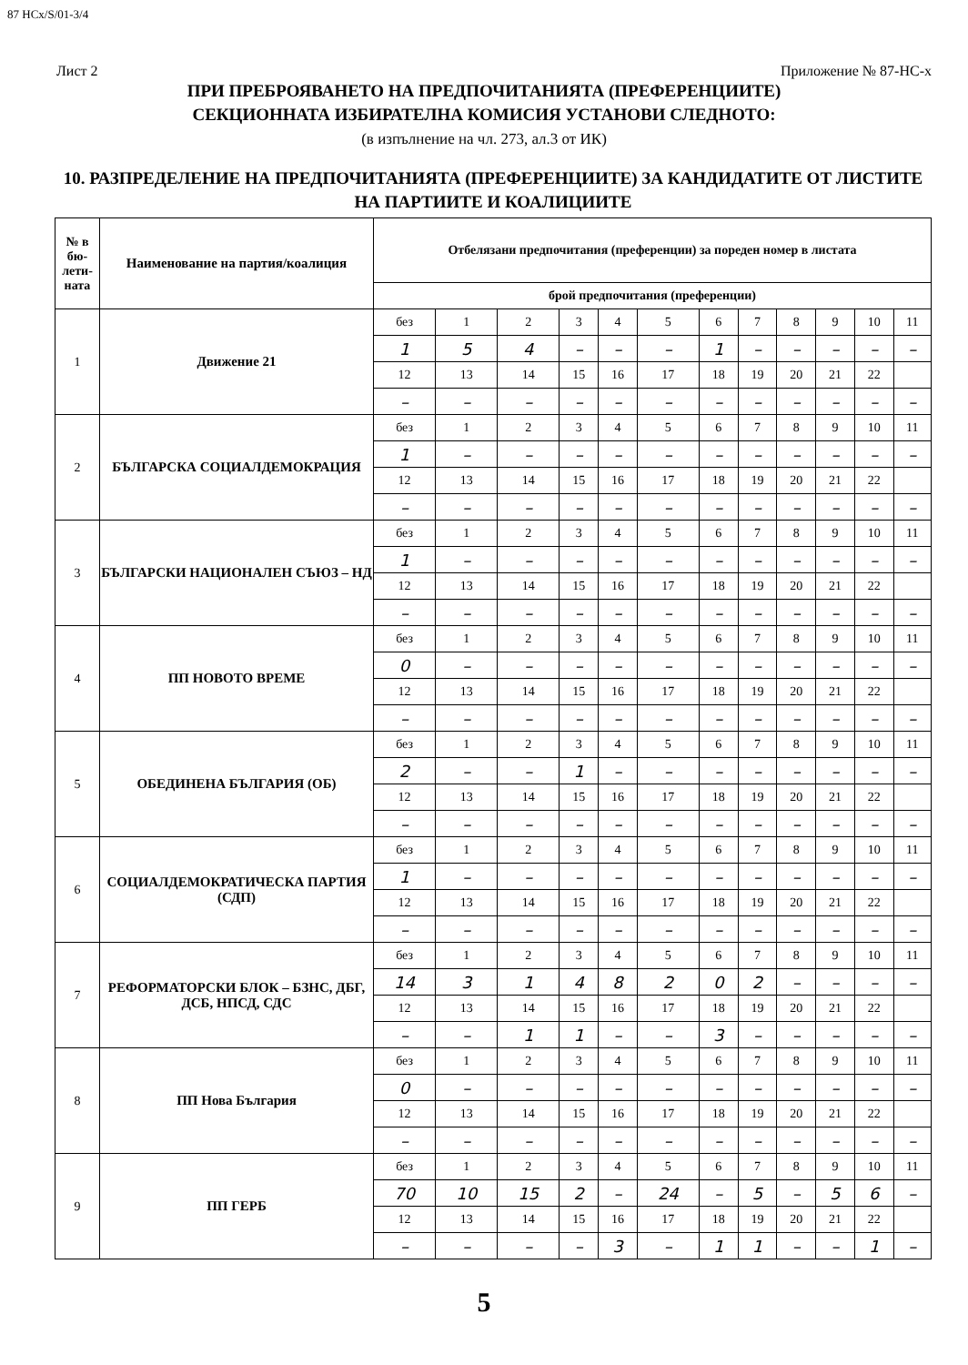87 HCx/S/01-3/4
Лист 2 Приложение № 87-НС-х
ПРИ ПРЕБРОЯВАНЕТО НА ПРЕДПОЧИТАНИЯТА (ПРЕФЕРЕНЦИИТЕ)
СЕКЦИОННАТА ИЗБИРАТЕЛНА КОМИСИЯ УСТАНОВИ СЛЕДНОТО:
(в изпълнение на чл. 273, ал.3 от ИК)
10. РАЗПРЕДЕЛЕНИЕ НА ПРЕДПОЧИТАНИЯТА (ПРЕФЕРЕНЦИИТЕ) ЗА КАНДИДАТИТЕ ОТ ЛИСТИТЕ НА ПАРТИИТЕ И КОАЛИЦИИТЕ
| № в бю-лети-ната | Наименование на партия/коалиция | Отбелязани предпочитания (преференции) за пореден номер в листата | | | | | | | | | | | |
| --- | --- | --- | --- | --- | --- | --- | --- | --- | --- | --- | --- | --- | --- |
| | | брой предпочитания (преференции) | | | | | | | | | | | |
| 1 | Движение 21 | без | 1 | 2 | 3 | 4 | 5 | 6 | 7 | 8 | 9 | 10 | 11 |
| | | 1 | 5 | 4 | – | – | – | 1 | – | – | – | – | – |
| | | 12 | 13 | 14 | 15 | 16 | 17 | 18 | 19 | 20 | 21 | 22 | |
| | | – | – | – | – | – | – | – | – | – | – | – | – |
| 2 | БЪЛГАРСКА СОЦИАЛДЕМОКРАЦИЯ | без | 1 | 2 | 3 | 4 | 5 | 6 | 7 | 8 | 9 | 10 | 11 |
| | | 1 | – | – | – | – | – | – | – | – | – | – | – |
| | | 12 | 13 | 14 | 15 | 16 | 17 | 18 | 19 | 20 | 21 | 22 | |
| | | – | – | – | – | – | – | – | – | – | – | – | – |
| 3 | БЪЛГАРСКИ НАЦИОНАЛЕН СЪЮЗ – НД | без | 1 | 2 | 3 | 4 | 5 | 6 | 7 | 8 | 9 | 10 | 11 |
| | | 1 | – | – | – | – | – | – | – | – | – | – | – |
| | | 12 | 13 | 14 | 15 | 16 | 17 | 18 | 19 | 20 | 21 | 22 | |
| | | – | – | – | – | – | – | – | – | – | – | – | – |
| 4 | ПП НОВОТО ВРЕМЕ | без | 1 | 2 | 3 | 4 | 5 | 6 | 7 | 8 | 9 | 10 | 11 |
| | | 0 | – | – | – | – | – | – | – | – | – | – | – |
| | | 12 | 13 | 14 | 15 | 16 | 17 | 18 | 19 | 20 | 21 | 22 | |
| | | – | – | – | – | – | – | – | – | – | – | – | – |
| 5 | ОБЕДИНЕНА БЪЛГАРИЯ (ОБ) | без | 1 | 2 | 3 | 4 | 5 | 6 | 7 | 8 | 9 | 10 | 11 |
| | | 2 | – | – | 1 | – | – | – | – | – | – | – | – |
| | | 12 | 13 | 14 | 15 | 16 | 17 | 18 | 19 | 20 | 21 | 22 | |
| | | – | – | – | – | – | – | – | – | – | – | – | – |
| 6 | СОЦИАЛДЕМОКРАТИЧЕСКА ПАРТИЯ (СДП) | без | 1 | 2 | 3 | 4 | 5 | 6 | 7 | 8 | 9 | 10 | 11 |
| | | 1 | – | – | – | – | – | – | – | – | – | – | – |
| | | 12 | 13 | 14 | 15 | 16 | 17 | 18 | 19 | 20 | 21 | 22 | |
| | | – | – | – | – | – | – | – | – | – | – | – | – |
| 7 | РЕФОРМАТОРСКИ БЛОК – БЗНС, ДБГ, ДСБ, НПСД, СДС | без | 1 | 2 | 3 | 4 | 5 | 6 | 7 | 8 | 9 | 10 | 11 |
| | | 14 | 3 | 1 | 4 | 8 | 2 | 0 | 2 | – | – | – | – |
| | | 12 | 13 | 14 | 15 | 16 | 17 | 18 | 19 | 20 | 21 | 22 | |
| | | – | – | 1 | 1 | – | – | 3 | – | – | – | – | – |
| 8 | ПП Нова България | без | 1 | 2 | 3 | 4 | 5 | 6 | 7 | 8 | 9 | 10 | 11 |
| | | 0 | – | – | – | – | – | – | – | – | – | – | – |
| | | 12 | 13 | 14 | 15 | 16 | 17 | 18 | 19 | 20 | 21 | 22 | |
| | | – | – | – | – | – | – | – | – | – | – | – | – |
| 9 | ПП ГЕРБ | без | 1 | 2 | 3 | 4 | 5 | 6 | 7 | 8 | 9 | 10 | 11 |
| | | 70 | 10 | 15 | 2 | – | 24 | – | 5 | – | 5 | 6 | – |
| | | 12 | 13 | 14 | 15 | 16 | 17 | 18 | 19 | 20 | 21 | 22 | |
| | | – | – | – | – | 3 | – | 1 | 1 | – | – | 1 | – |
5